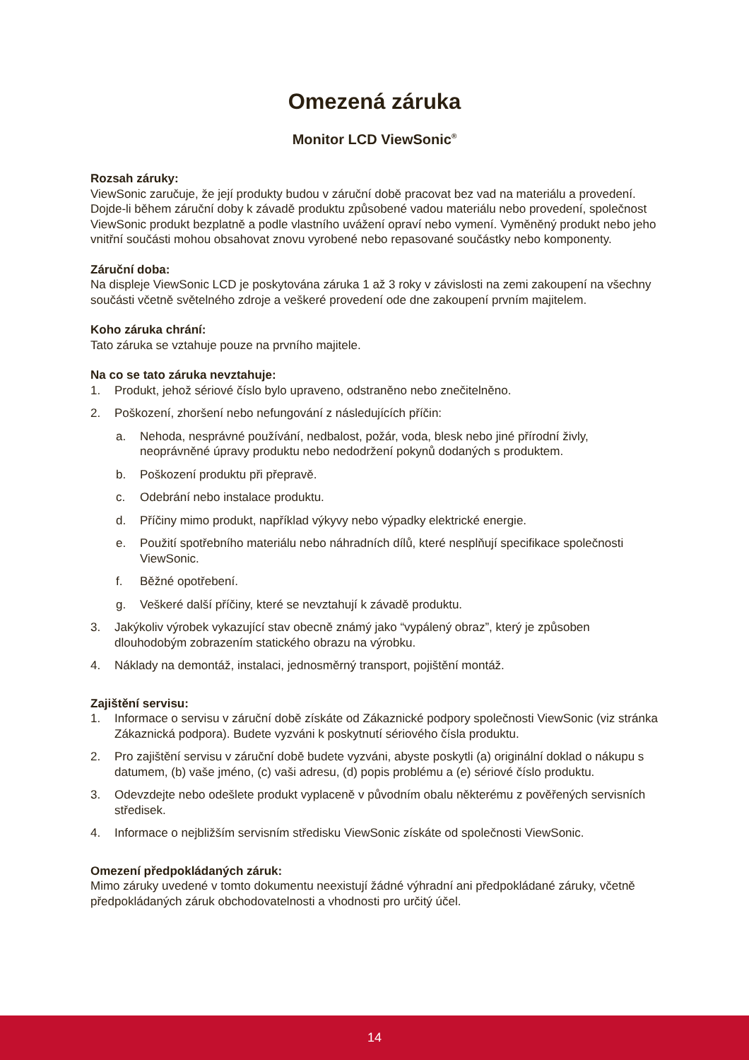Omezená záruka
Monitor LCD ViewSonic<sup>®</sup>
Rozsah záruky:
ViewSonic zaručuje, že její produkty budou v záruční době pracovat bez vad na materiálu a provedení. Dojde-li během záruční doby k závadě produktu způsobené vadou materiálu nebo provedení, společnost ViewSonic produkt bezplatně a podle vlastního uvážení opraví nebo vymení. Vyměněný produkt nebo jeho vnitřní součásti mohou obsahovat znovu vyrobené nebo repasované součástky nebo komponenty.
Záruční doba:
Na displeje ViewSonic LCD je poskytována záruka 1 až 3 roky v závislosti na zemi zakoupení na všechny součásti včetně světelného zdroje a veškeré provedení ode dne zakoupení prvním majitelem.
Koho záruka chrání:
Tato záruka se vztahuje pouze na prvního majitele.
Na co se tato záruka nevztahuje:
1. Produkt, jehož sériové číslo bylo upraveno, odstraněno nebo znečitelněno.
2. Poškození, zhoršení nebo nefungování z následujících příčin:
a. Nehoda, nesprávné používání, nedbalost, požár, voda, blesk nebo jiné přírodní živly, neoprávněné úpravy produktu nebo nedodržení pokynů dodaných s produktem.
b. Poškození produktu při přepravě.
c. Odebrání nebo instalace produktu.
d. Příčiny mimo produkt, například výkyvy nebo výpadky elektrické energie.
e. Použití spotřebního materiálu nebo náhradních dílů, které nesplňují specifikace společnosti ViewSonic.
f. Běžné opotřebení.
g. Veškeré další příčiny, které se nevztahují k závadě produktu.
3. Jakýkoliv výrobek vykazující stav obecně známý jako “vypálený obraz”, který je způsoben dlouhodobým zobrazením statického obrazu na výrobku.
4. Náklady na demontáž, instalaci, jednosměrný transport, pojištění montáž.
Zajištění servisu:
1. Informace o servisu v záruční době získáte od Zákaznické podpory společnosti ViewSonic (viz stránka Zákaznická podpora). Budete vyzváni k poskytnutí sériového čísla produktu.
2. Pro zajištění servisu v záruční době budete vyzváni, abyste poskytli (a) originální doklad o nákupu s datumem, (b) vaše jméno, (c) vaši adresu, (d) popis problému a (e) sériové číslo produktu.
3. Odevzdejte nebo odešlete produkt vyplaceně v původním obalu některému z pověřených servisních středisek.
4. Informace o nejbližším servisním středisku ViewSonic získáte od společnosti ViewSonic.
Omezení předpokládaných záruk:
Mimo záruky uvedené v tomto dokumentu neexistují žádné výhradní ani předpokládané záruky, včetně předpokládaných záruk obchodovatelnosti a vhodnosti pro určitý účel.
14